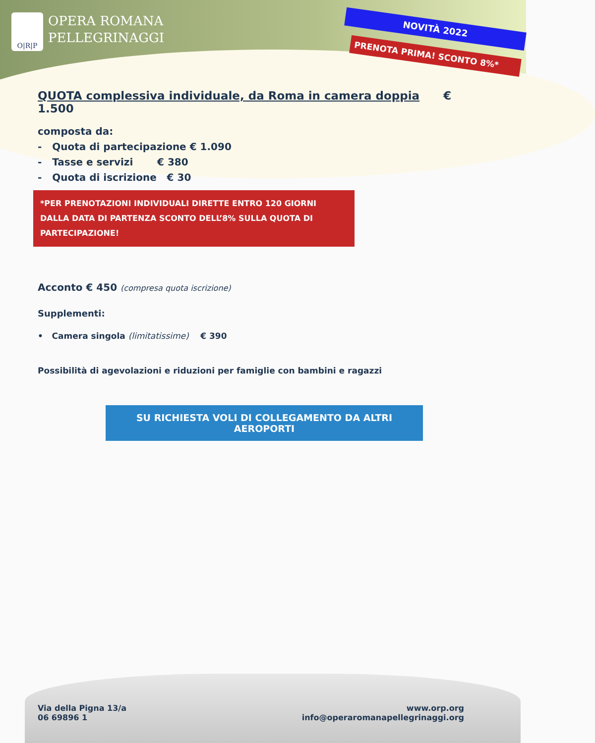O|R|P OPERA ROMANA
PELLEGRINAGGI
NOVITÀ 2022
PRENOTA PRIMA! SCONTO 8%*
QUOTA complessiva individuale, da Roma in camera doppia € 1.500
composta da:
- Quota di partecipazione € 1.090
- Tasse e servizi € 380
- Quota di iscrizione € 30
*PER PRENOTAZIONI INDIVIDUALI DIRETTE ENTRO 120 GIORNI DALLA DATA DI PARTENZA SCONTO DELL’8% SULLA QUOTA DI PARTECIPAZIONE!
Acconto € 450 (compresa quota iscrizione)
Supplementi:
• Camera singola (limitatissime) € 390
Possibilità di agevolazioni e riduzioni per famiglie con bambini e ragazzi
SU RICHIESTA VOLI DI COLLEGAMENTO DA ALTRI AEROPORTI
Via della Pigna 13/a
06 69896 1
www.orp.org
info@operaromanapellegrinaggi.org